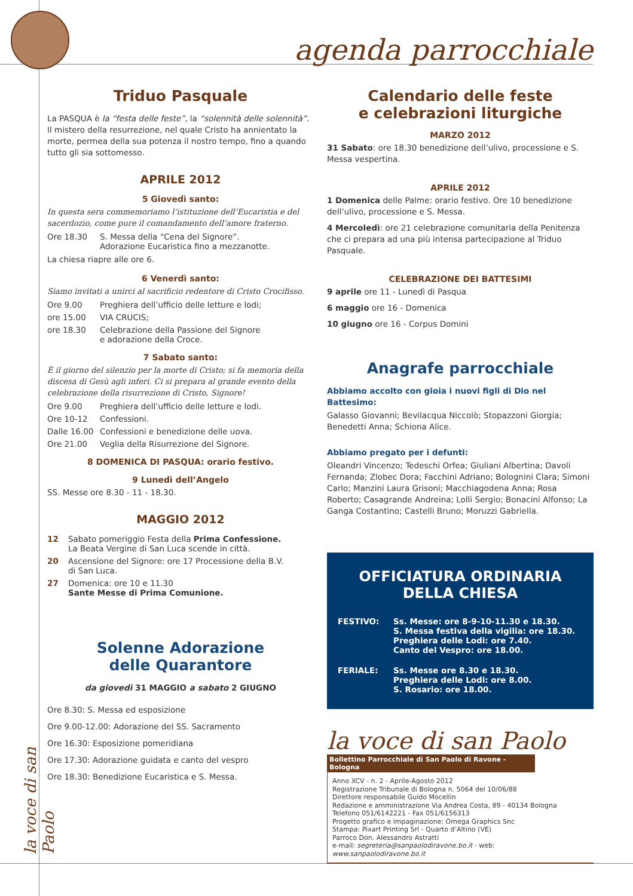agenda parrocchiale
la voce di san Paolo
Triduo Pasquale
La PASQUA è la “festa delle feste”, la “solennità delle solennità”.
Il mistero della resurrezione, nel quale Cristo ha annientato la morte, permea della sua potenza il nostro tempo, fino a quando tutto gli sia sottomesso.
APRILE 2012
5 Giovedì santo:
In questa sera commemoriamo l’istituzione dell’Eucaristia e del sacerdozio, come pure il comandamento dell’amore fraterno.
Ore 18.30 S. Messa della “Cena del Signore”.
Adorazione Eucaristica fino a mezzanotte.
La chiesa riapre alle ore 6.
6 Venerdì santo:
Siamo invitati a unirci al sacrificio redentore di Cristo Crocifisso.
Ore 9.00 Preghiera dell’ufficio delle letture e lodi;
ore 15.00 VIA CRUCIS;
ore 18.30 Celebrazione della Passione del Signore
e adorazione della Croce.
7 Sabato santo:
È il giorno del silenzio per la morte di Cristo; si fa memoria della discesa di Gesù agli inferi. Ci si prepara al grande evento della celebrazione della risurrezione di Cristo, Signore!
Ore 9.00 Preghiera dell’ufficio delle letture e lodi.
Ore 10-12 Confessioni.
Dalle 16.00 Confessioni e benedizione delle uova.
Ore 21.00 Veglia della Risurrezione del Signore.
8 DOMENICA DI PASQUA: orario festivo.
9 Lunedì dell’Angelo
SS. Messe ore 8.30 - 11 - 18.30.
MAGGIO 2012
12 Sabato pomeriggio Festa della Prima Confessione.
La Beata Vergine di San Luca scende in città.
20 Ascensione del Signore: ore 17 Processione della B.V.
di San Luca.
27 Domenica: ore 10 e 11.30
Sante Messe di Prima Comunione.
Solenne Adorazione
delle Quarantore
da giovedì 31 MAGGIO a sabato 2 GIUGNO
Ore 8.30: S. Messa ed esposizione
Ore 9.00-12.00: Adorazione del SS. Sacramento
Ore 16.30: Esposizione pomeridiana
Ore 17.30: Adorazione guidata e canto del vespro
Ore 18.30: Benedizione Eucaristica e S. Messa.
Calendario delle feste
e celebrazioni liturgiche
MARZO 2012
31 Sabato: ore 18.30 benedizione dell’ulivo, processione e S. Messa vespertina.
APRILE 2012
1 Domenica delle Palme: orario festivo. Ore 10 benedizione dell’ulivo, processione e S. Messa.
4 Mercoledì: ore 21 celebrazione comunitaria della Penitenza che ci prepara ad una più intensa partecipazione al Triduo Pasquale.
CELEBRAZIONE DEI BATTESIMI
9 aprile ore 11 - Lunedì di Pasqua
6 maggio ore 16 - Domenica
10 giugno ore 16 - Corpus Domini
Anagrafe parrocchiale
Abbiamo accolto con gioia i nuovi figli di Dio nel Battesimo:
Galasso Giovanni; Bevilacqua Niccolò; Stopazzoni Giorgia; Benedetti Anna; Schiona Alice.
Abbiamo pregato per i defunti:
Oleandri Vincenzo; Tedeschi Orfea; Giuliani Albertina; Davoli Fernanda; Zlobec Dora; Facchini Adriano; Bolognini Clara; Simoni Carlo; Manzini Laura Grisoni; Macchiagodena Anna; Rosa Roberto; Casagrande Andreina; Lolli Sergio; Bonacini Alfonso; La Ganga Costantino; Castelli Bruno; Moruzzi Gabriella.
OFFICIATURA ORDINARIA
DELLA CHIESA
FESTIVO: Ss. Messe: ore 8-9-10-11.30 e 18.30.
S. Messa festiva della vigilia: ore 18.30.
Preghiera delle Lodi: ore 7.40.
Canto del Vespro: ore 18.00.
FERIALE: Ss. Messe ore 8.30 e 18.30.
Preghiera delle Lodi: ore 8.00.
S. Rosario: ore 18.00.
la voce di san Paolo
Bollettino Parrocchiale di San Paolo di Ravone - Bologna
Anno XCV - n. 2 - Aprile-Agosto 2012
Registrazione Tribunale di Bologna n. 5064 del 10/06/88
Direttore responsabile Guido Mocellin
Redazione e amministrazione Via Andrea Costa, 89 - 40134 Bologna
Telefono 051/6142221 - Fax 051/6156313
Progetto grafico e impaginazione: Omega Graphics Snc
Stampa: Pixart Printing Srl - Quarto d’Altino (VE)
Parroco Don. Alessandro Astratti
e-mail: segreteria@sanpaolodiravone.bo.it - web: www.sanpaolodiravone.bo.it